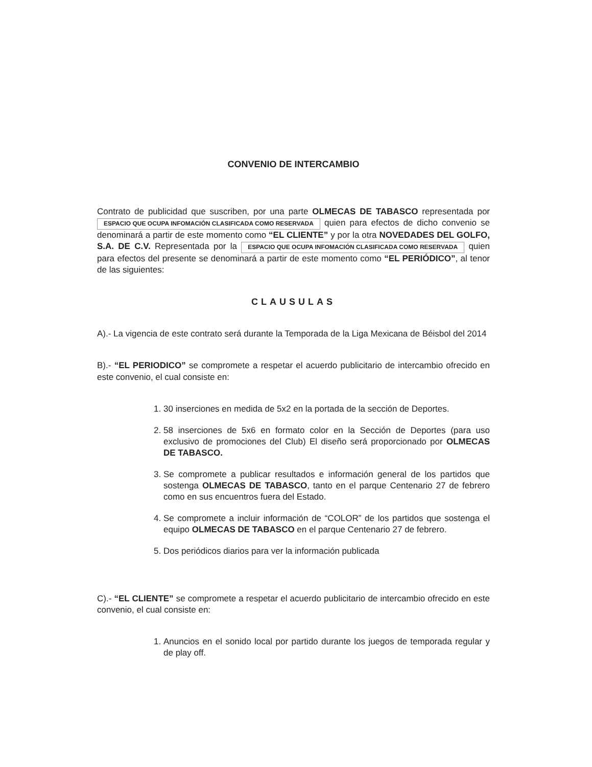CONVENIO DE INTERCAMBIO
Contrato de publicidad que suscriben, por una parte OLMECAS DE TABASCO representada por ESPACIO QUE OCUPA INFOMACIÓN CLASIFICADA COMO RESERVADA quien para efectos de dicho convenio se denominará a partir de este momento como “EL CLIENTE” y por la otra NOVEDADES DEL GOLFO, S.A. DE C.V. Representada por la ESPACIO QUE OCUPA INFOMACIÓN CLASIFICADA COMO RESERVADA quien para efectos del presente se denominará a partir de este momento como “EL PERIÓDICO”, al tenor de las siguientes:
CLAUSULAS
A).- La vigencia de este contrato será durante la Temporada de la Liga Mexicana de Béisbol del 2014
B).- “EL PERIODICO” se compromete a respetar el acuerdo publicitario de intercambio ofrecido en este convenio, el cual consiste en:
1. 30 inserciones en medida de 5x2 en la portada de la sección de Deportes.
2. 58 inserciones de 5x6 en formato color en la Sección de Deportes (para uso exclusivo de promociones del Club) El diseño será proporcionado por OLMECAS DE TABASCO.
3. Se compromete a publicar resultados e información general de los partidos que sostenga OLMECAS DE TABASCO, tanto en el parque Centenario 27 de febrero como en sus encuentros fuera del Estado.
4. Se compromete a incluir información de “COLOR” de los partidos que sostenga el equipo OLMECAS DE TABASCO en el parque Centenario 27 de febrero.
5. Dos periódicos diarios para ver la información publicada
C).- “EL CLIENTE” se compromete a respetar el acuerdo publicitario de intercambio ofrecido en este convenio, el cual consiste en:
1. Anuncios en el sonido local por partido durante los juegos de temporada regular y de play off.